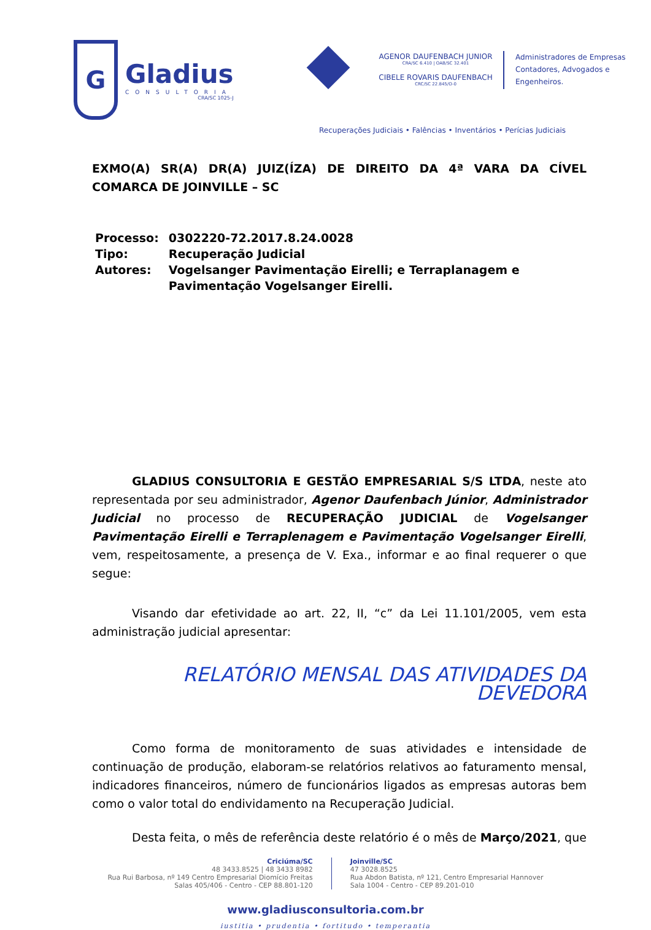G
Gladius
CONSULTORIA
CRA/SC 1025-J
AGENOR DAUFENBACH JUNIOR
CRA/SC 6.410 | OAB/SC 32.401
CIBELE ROVARIS DAUFENBACH
CRC/SC 22.845/O-0
Administradores de Empresas
Contadores, Advogados e
Engenheiros.
Recuperações Judiciais • Falências • Inventários • Perícias Judiciais
EXMO(A) SR(A) DR(A) JUIZ(ÍZA) DE DIREITO DA 4ª VARA DA CÍVEL COMARCA DE JOINVILLE – SC
| Processo: | 0302220-72.2017.8.24.0028 |
| Tipo: | Recuperação Judicial |
| Autores: | Vogelsanger Pavimentação Eirelli; e Terraplanagem e Pavimentação Vogelsanger Eirelli. |
GLADIUS CONSULTORIA E GESTÃO EMPRESARIAL S/S LTDA, neste ato representada por seu administrador, Agenor Daufenbach Júnior, Administrador Judicial no processo de RECUPERAÇÃO JUDICIAL de Vogelsanger Pavimentação Eirelli e Terraplenagem e Pavimentação Vogelsanger Eirelli, vem, respeitosamente, a presença de V. Exa., informar e ao final requerer o que segue:
Visando dar efetividade ao art. 22, II, “c” da Lei 11.101/2005, vem esta administração judicial apresentar:
RELATÓRIO MENSAL DAS ATIVIDADES DA DEVEDORA
Como forma de monitoramento de suas atividades e intensidade de continuação de produção, elaboram-se relatórios relativos ao faturamento mensal, indicadores financeiros, número de funcionários ligados as empresas autoras bem como o valor total do endividamento na Recuperação Judicial.
Desta feita, o mês de referência deste relatório é o mês de Março/2021, que
Criciúma/SC
48 3433.8525 | 48 3433 8982
Rua Rui Barbosa, nº 149 Centro Empresarial Diomício Freitas
Salas 405/406 - Centro - CEP 88.801-120
Joinville/SC
47 3028.8525
Rua Abdon Batista, nº 121, Centro Empresarial Hannover
Sala 1004 - Centro - CEP 89.201-010
www.gladiusconsultoria.com.br
iustitia • prudentia • fortitudo • temperantia